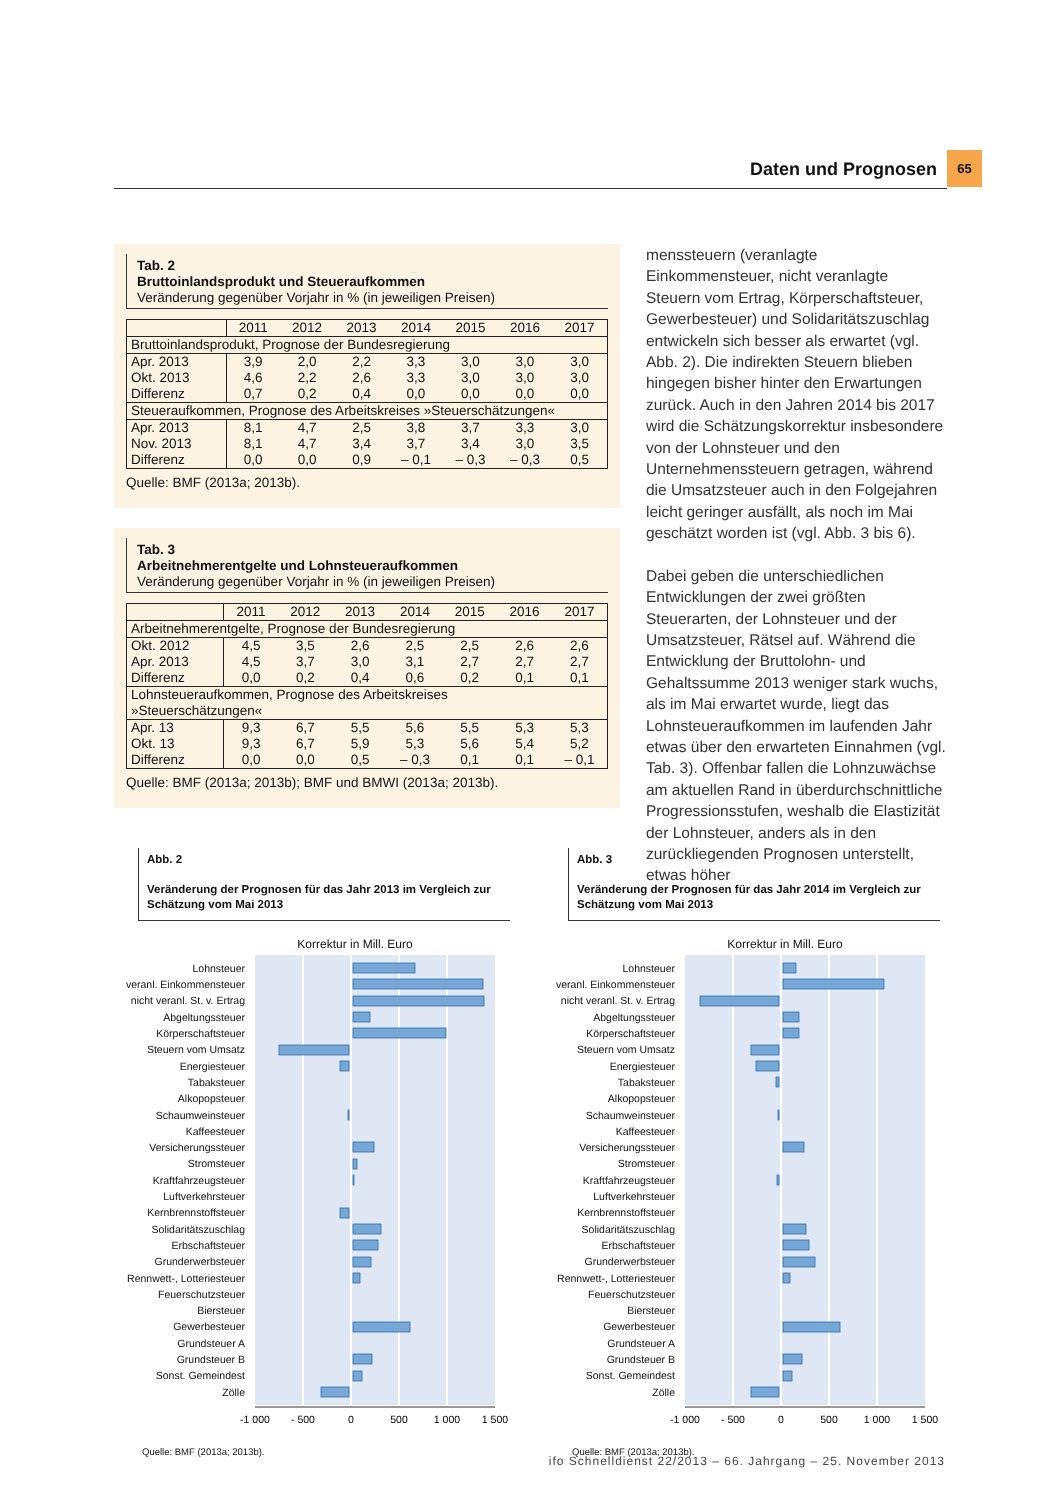Daten und Prognosen 65
Tab. 2
Bruttoinlandsprodukt und Steueraufkommen
Veränderung gegenüber Vorjahr in % (in jeweiligen Preisen)
| | 2011 | 2012 | 2013 | 2014 | 2015 | 2016 | 2017 |
| --- | --- | --- | --- | --- | --- | --- | --- |
| Bruttoinlandsprodukt, Prognose der Bundesregierung | | | | | | | |
| Apr. 2013 | 3,9 | 2,0 | 2,2 | 3,3 | 3,0 | 3,0 | 3,0 |
| Okt. 2013 | 4,6 | 2,2 | 2,6 | 3,3 | 3,0 | 3,0 | 3,0 |
| Differenz | 0,7 | 0,2 | 0,4 | 0,0 | 0,0 | 0,0 | 0,0 |
| Steueraufkommen, Prognose des Arbeitskreises »Steuerschätzungen« | | | | | | | |
| Apr. 2013 | 8,1 | 4,7 | 2,5 | 3,8 | 3,7 | 3,3 | 3,0 |
| Nov. 2013 | 8,1 | 4,7 | 3,4 | 3,7 | 3,4 | 3,0 | 3,5 |
| Differenz | 0,0 | 0,0 | 0,9 | – 0,1 | – 0,3 | – 0,3 | 0,5 |
Quelle: BMF (2013a; 2013b).
Tab. 3
Arbeitnehmerentgelte und Lohnsteueraufkommen
Veränderung gegenüber Vorjahr in % (in jeweiligen Preisen)
| | 2011 | 2012 | 2013 | 2014 | 2015 | 2016 | 2017 |
| --- | --- | --- | --- | --- | --- | --- | --- |
| Arbeitnehmerentgelte, Prognose der Bundesregierung | | | | | | | |
| Okt. 2012 | 4,5 | 3,5 | 2,6 | 2,5 | 2,5 | 2,6 | 2,6 |
| Apr. 2013 | 4,5 | 3,7 | 3,0 | 3,1 | 2,7 | 2,7 | 2,7 |
| Differenz | 0,0 | 0,2 | 0,4 | 0,6 | 0,2 | 0,1 | 0,1 |
| Lohnsteueraufkommen, Prognose des Arbeitskreises »Steuerschätzungen« | | | | | | | |
| Apr. 13 | 9,3 | 6,7 | 5,5 | 5,6 | 5,5 | 5,3 | 5,3 |
| Okt. 13 | 9,3 | 6,7 | 5,9 | 5,3 | 5,6 | 5,4 | 5,2 |
| Differenz | 0,0 | 0,0 | 0,5 | – 0,3 | 0,1 | 0,1 | – 0,1 |
Quelle: BMF (2013a; 2013b); BMF und BMWI (2013a; 2013b).
menssteuern (veranlagte Einkommensteuer, nicht veranlagte Steuern vom Ertrag, Körperschaftsteuer, Gewerbesteuer) und Solidaritätszuschlag entwickeln sich besser als erwartet (vgl. Abb. 2). Die indirekten Steuern blieben hingegen bisher hinter den Erwartungen zurück. Auch in den Jahren 2014 bis 2017 wird die Schätzungskorrektur insbesondere von der Lohnsteuer und den Unternehmenssteuern getragen, während die Umsatzsteuer auch in den Folgejahren leicht geringer ausfällt, als noch im Mai geschätzt worden ist (vgl. Abb. 3 bis 6).
Dabei geben die unterschiedlichen Entwicklungen der zwei größten Steuerarten, der Lohnsteuer und der Umsatzsteuer, Rätsel auf. Während die Entwicklung der Bruttolohn- und Gehaltssumme 2013 weniger stark wuchs, als im Mai erwartet wurde, liegt das Lohnsteueraufkommen im laufenden Jahr etwas über den erwarteten Einnahmen (vgl. Tab. 3). Offenbar fallen die Lohnzuwächse am aktuellen Rand in überdurchschnittliche Progressionsstufen, weshalb die Elastizität der Lohnsteuer, anders als in den zurückliegenden Prognosen unterstellt, etwas höher
Abb. 2
Veränderung der Prognosen für das Jahr 2013 im Vergleich zur Schätzung vom Mai 2013
Korrektur in Mill. Euro
Lohnsteuer
veranl. Einkommensteuer
nicht veranl. St. v. Ertrag
Abgeltungssteuer
Körperschaftsteuer
Steuern vom Umsatz
Energiesteuer
Tabaksteuer
Alkopopsteuer
Schaumweinsteuer
Kaffeesteuer
Versicherungssteuer
Stromsteuer
Kraftfahrzeugsteuer
Luftverkehrsteuer
Kernbrennstoffsteuer
Solidaritätszuschlag
Erbschaftsteuer
Grunderwerbsteuer
Rennwett-, Lotteriesteuer
Feuerschutzsteuer
Biersteuer
Gewerbesteuer
Grundsteuer A
Grundsteuer B
Sonst. Gemeindest
Zölle
-1 000
- 500
0
500
1 000
1 500
Quelle: BMF (2013a; 2013b).
Abb. 3
Veränderung der Prognosen für das Jahr 2014 im Vergleich zur Schätzung vom Mai 2013
Korrektur in Mill. Euro
Lohnsteuer
veranl. Einkommensteuer
nicht veranl. St. v. Ertrag
Abgeltungssteuer
Körperschaftsteuer
Steuern vom Umsatz
Energiesteuer
Tabaksteuer
Alkopopsteuer
Schaumweinsteuer
Kaffeesteuer
Versicherungssteuer
Stromsteuer
Kraftfahrzeugsteuer
Luftverkehrsteuer
Kernbrennstoffsteuer
Solidaritätszuschlag
Erbschaftsteuer
Grunderwerbsteuer
Rennwett-, Lotteriesteuer
Feuerschutzsteuer
Biersteuer
Gewerbesteuer
Grundsteuer A
Grundsteuer B
Sonst. Gemeindest
Zölle
-1 000
- 500
0
500
1 000
1 500
Quelle: BMF (2013a; 2013b).
ifo Schnelldienst 22/2013 – 66. Jahrgang – 25. November 2013